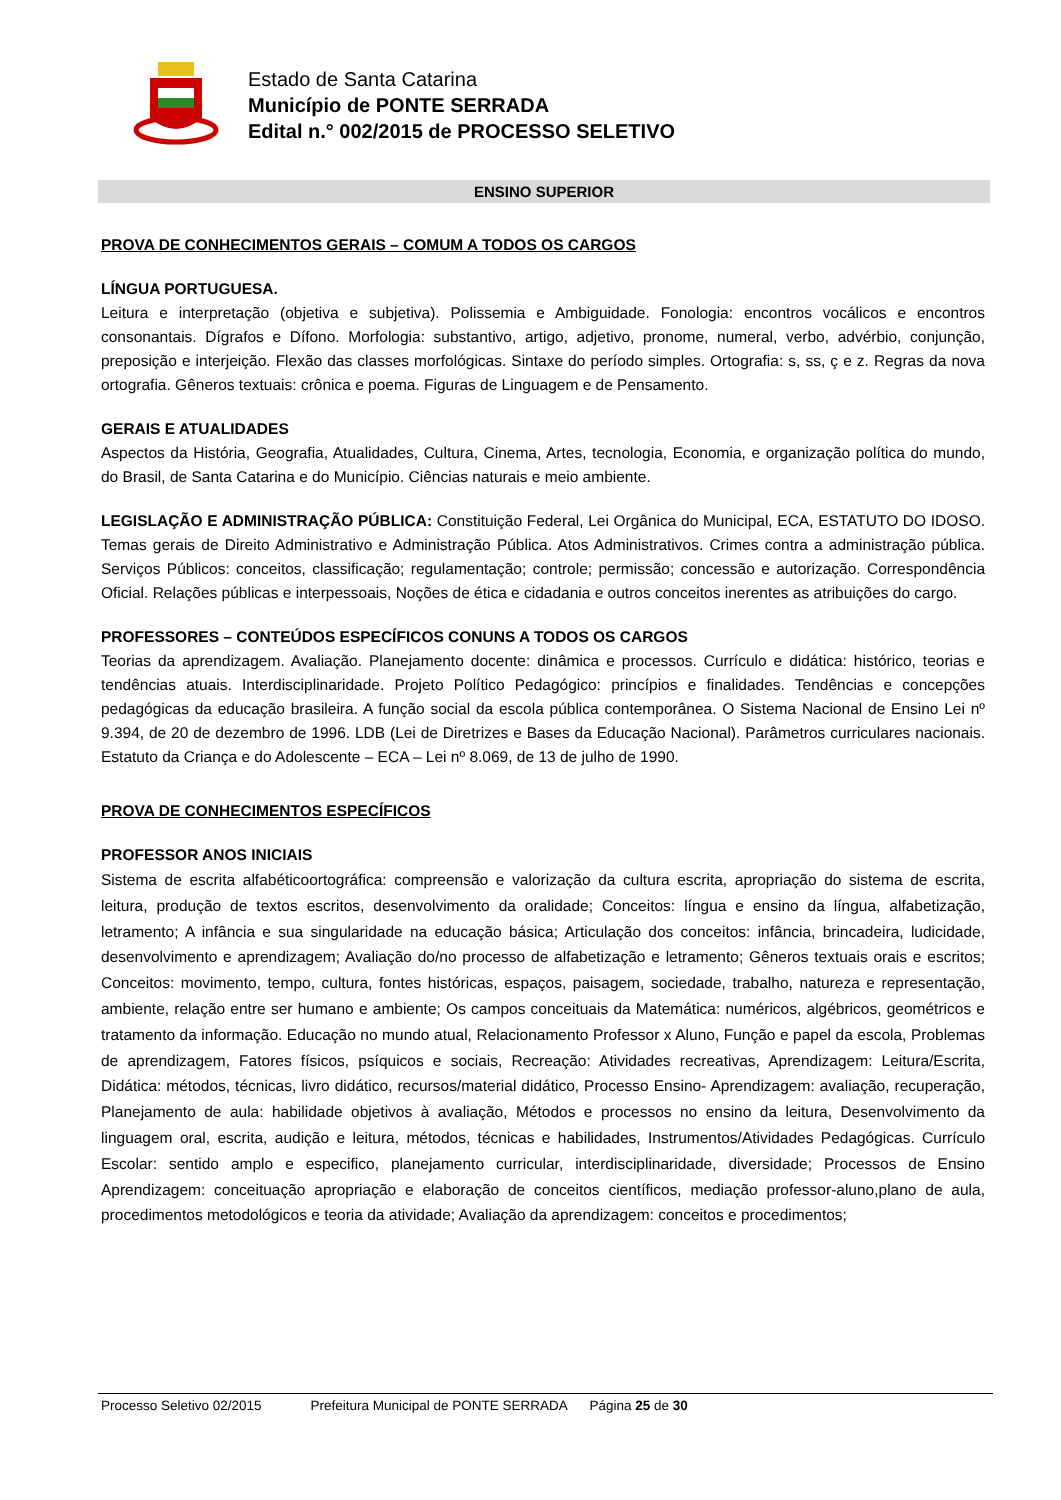Estado de Santa Catarina
Município de PONTE SERRADA
Edital n.° 002/2015 de PROCESSO SELETIVO
ENSINO SUPERIOR
PROVA DE CONHECIMENTOS GERAIS – COMUM A TODOS OS CARGOS
LÍNGUA PORTUGUESA.
Leitura e interpretação (objetiva e subjetiva). Polissemia e Ambiguidade. Fonologia: encontros vocálicos e encontros consonantais. Dígrafos e Dífono. Morfologia: substantivo, artigo, adjetivo, pronome, numeral, verbo, advérbio, conjunção, preposição e interjeição. Flexão das classes morfológicas. Sintaxe do período simples. Ortografia: s, ss, ç e z. Regras da nova ortografia. Gêneros textuais: crônica e poema. Figuras de Linguagem e de Pensamento.
GERAIS E ATUALIDADES
Aspectos da História, Geografia, Atualidades, Cultura, Cinema, Artes, tecnologia, Economia, e organização política do mundo, do Brasil, de Santa Catarina e do Município. Ciências naturais e meio ambiente.
LEGISLAÇÃO E ADMINISTRAÇÃO PÚBLICA: Constituição Federal, Lei Orgânica do Municipal, ECA, ESTATUTO DO IDOSO. Temas gerais de Direito Administrativo e Administração Pública. Atos Administrativos. Crimes contra a administração pública. Serviços Públicos: conceitos, classificação; regulamentação; controle; permissão; concessão e autorização. Correspondência Oficial. Relações públicas e interpessoais, Noções de ética e cidadania e outros conceitos inerentes as atribuições do cargo.
PROFESSORES – CONTEÚDOS ESPECÍFICOS CONUNS A TODOS OS CARGOS
Teorias da aprendizagem. Avaliação. Planejamento docente: dinâmica e processos. Currículo e didática: histórico, teorias e tendências atuais. Interdisciplinaridade. Projeto Político Pedagógico: princípios e finalidades. Tendências e concepções pedagógicas da educação brasileira. A função social da escola pública contemporânea. O Sistema Nacional de Ensino Lei nº 9.394, de 20 de dezembro de 1996. LDB (Lei de Diretrizes e Bases da Educação Nacional). Parâmetros curriculares nacionais. Estatuto da Criança e do Adolescente – ECA – Lei nº 8.069, de 13 de julho de 1990.
PROVA DE CONHECIMENTOS ESPECÍFICOS
PROFESSOR ANOS INICIAIS
Sistema de escrita alfabéticoortográfica: compreensão e valorização da cultura escrita, apropriação do sistema de escrita, leitura, produção de textos escritos, desenvolvimento da oralidade; Conceitos: língua e ensino da língua, alfabetização, letramento; A infância e sua singularidade na educação básica; Articulação dos conceitos: infância, brincadeira, ludicidade, desenvolvimento e aprendizagem; Avaliação do/no processo de alfabetização e letramento; Gêneros textuais orais e escritos; Conceitos: movimento, tempo, cultura, fontes históricas, espaços, paisagem, sociedade, trabalho, natureza e representação, ambiente, relação entre ser humano e ambiente; Os campos conceituais da Matemática: numéricos, algébricos, geométricos e tratamento da informação. Educação no mundo atual, Relacionamento Professor x Aluno, Função e papel da escola, Problemas de aprendizagem, Fatores físicos, psíquicos e sociais, Recreação: Atividades recreativas, Aprendizagem: Leitura/Escrita, Didática: métodos, técnicas, livro didático, recursos/material didático, Processo Ensino- Aprendizagem: avaliação, recuperação, Planejamento de aula: habilidade objetivos à avaliação, Métodos e processos no ensino da leitura, Desenvolvimento da linguagem oral, escrita, audição e leitura, métodos, técnicas e habilidades, Instrumentos/Atividades Pedagógicas. Currículo Escolar: sentido amplo e especifico, planejamento curricular, interdisciplinaridade, diversidade; Processos de Ensino Aprendizagem: conceituação apropriação e elaboração de conceitos científicos, mediação professor-aluno,plano de aula, procedimentos metodológicos e teoria da atividade; Avaliação da aprendizagem: conceitos e procedimentos;
Processo Seletivo 02/2015 Prefeitura Municipal de PONTE SERRADA Página 25 de 30